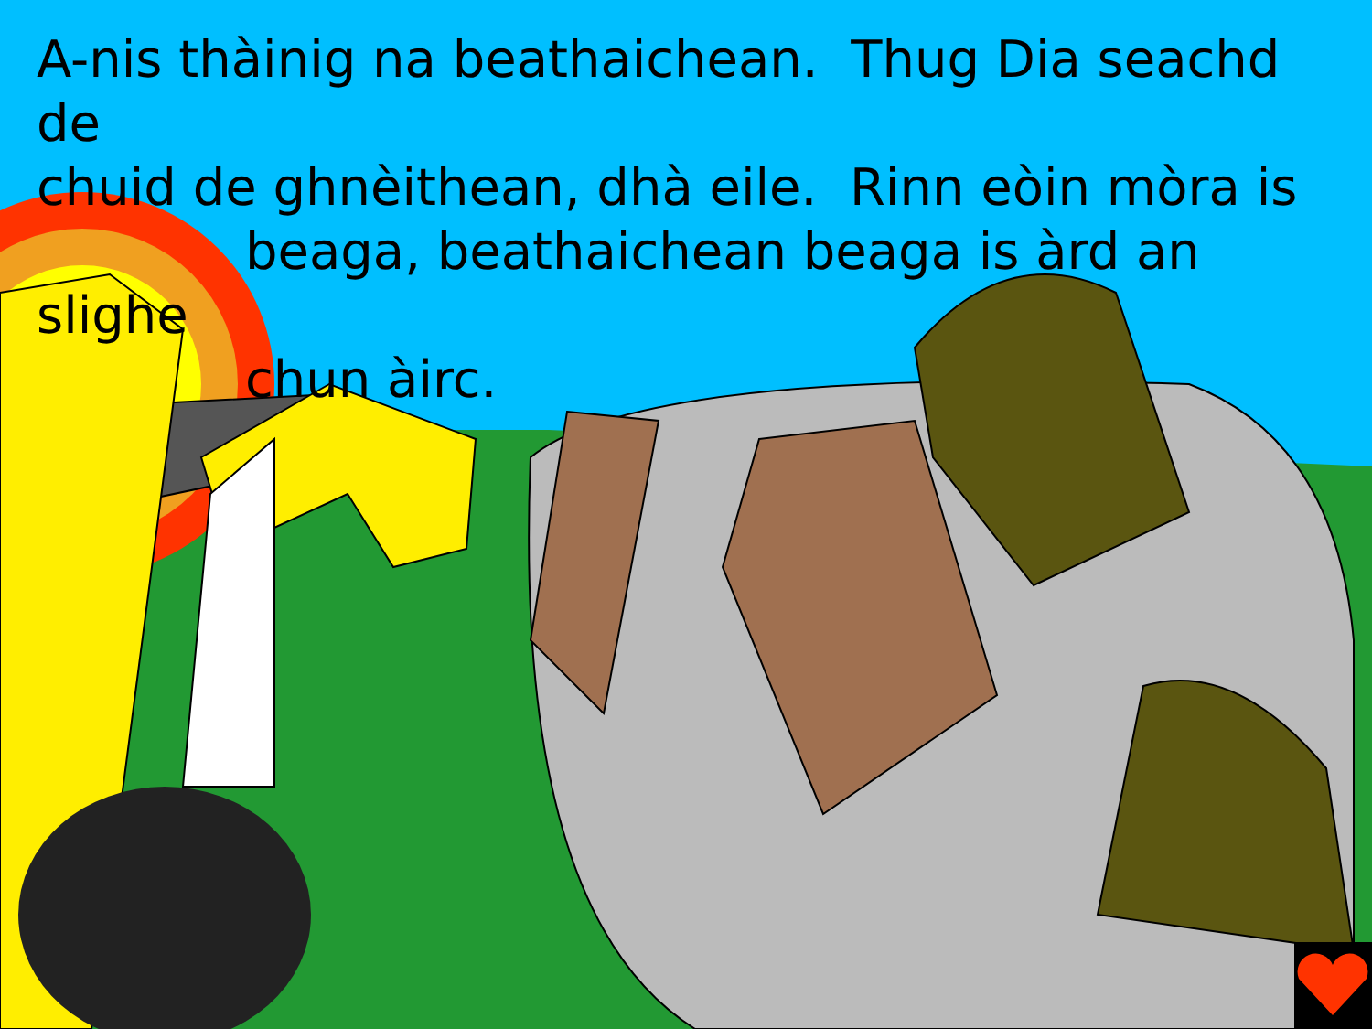A-nis thàinig na beathaichean. Thug Dia seachd de
chuid de ghnèithean, dhà eile. Rinn eòin mòra is
beaga, beathaichean beaga is àrd an slighe
chun àirc.